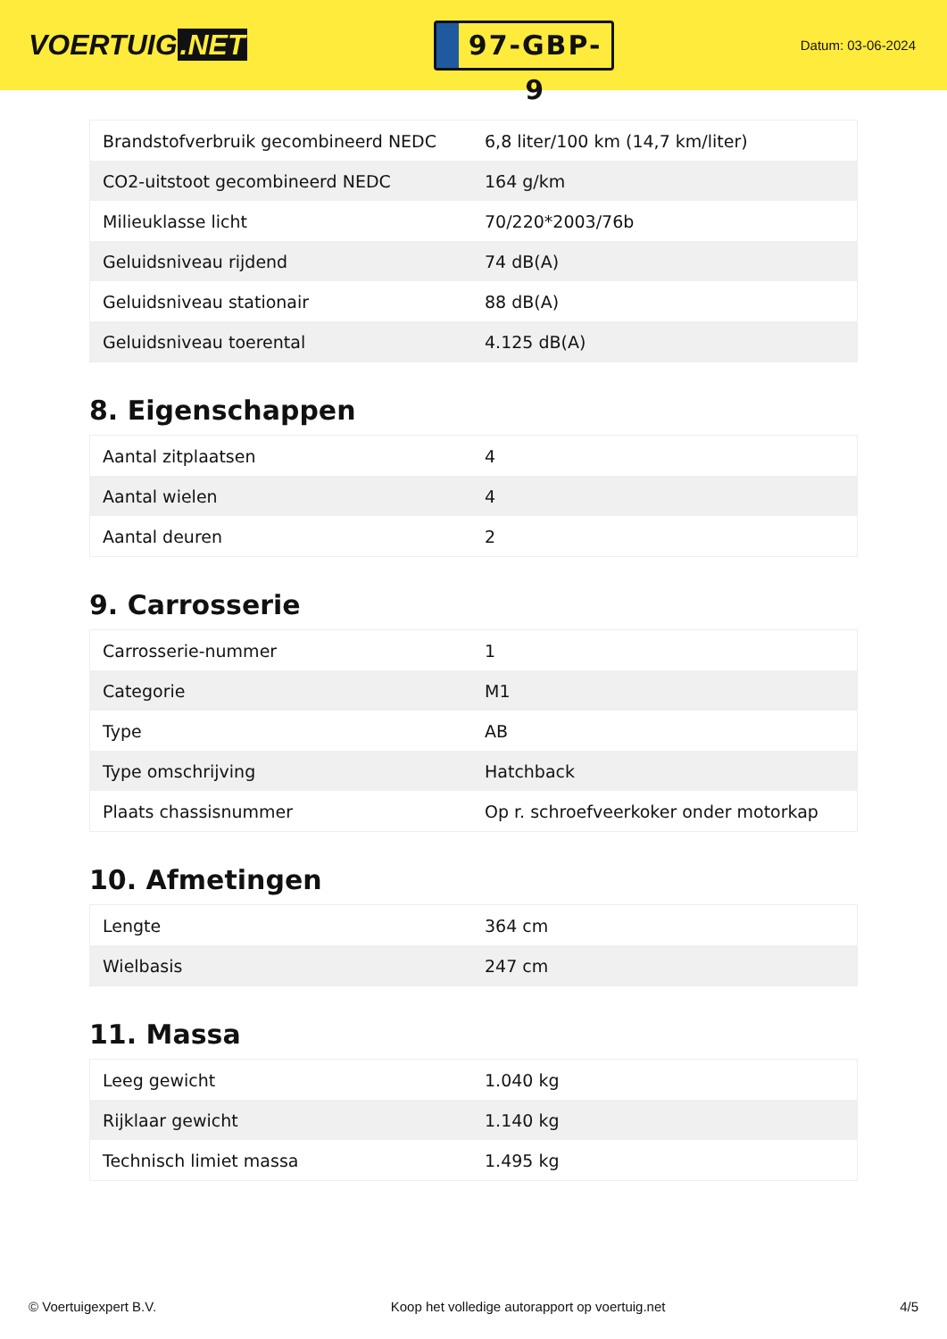VOERTUIG.NET
97-GBP-9
Datum: 03-06-2024
| Brandstofverbruik gecombineerd NEDC | 6,8 liter/100 km (14,7 km/liter) |
| CO2-uitstoot gecombineerd NEDC | 164 g/km |
| Milieuklasse licht | 70/220*2003/76b |
| Geluidsniveau rijdend | 74 dB(A) |
| Geluidsniveau stationair | 88 dB(A) |
| Geluidsniveau toerental | 4.125 dB(A) |
8. Eigenschappen
| Aantal zitplaatsen | 4 |
| Aantal wielen | 4 |
| Aantal deuren | 2 |
9. Carrosserie
| Carrosserie-nummer | 1 |
| Categorie | M1 |
| Type | AB |
| Type omschrijving | Hatchback |
| Plaats chassisnummer | Op r. schroefveerkoker onder motorkap |
10. Afmetingen
| Lengte | 364 cm |
| Wielbasis | 247 cm |
11. Massa
| Leeg gewicht | 1.040 kg |
| Rijklaar gewicht | 1.140 kg |
| Technisch limiet massa | 1.495 kg |
© Voertuigexpert B.V. Koop het volledige autorapport op voertuig.net 4/5